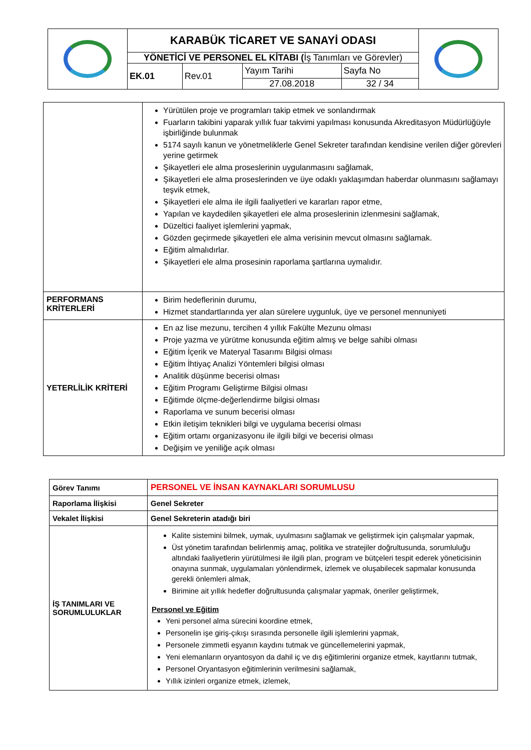| | KARABÜK TİCARET VE SANAYİ ODASI | | | | |
| | YÖNETİCİ VE PERSONEL EL KİTABI ( İş Tanımları ve Görevler) | | | | |
| | EK.01 | Rev.01 | Yayım Tarihi | Sayfa No | |
| | | | 27.08.2018 | 32 / 34 | |
| | Yürütülen proje ve programları takip etmek ve sonlandırmak Fuarların takibini yaparak yıllık fuar takvimi yapılması konusunda Akreditasyon Müdürlüğüyle işbirliğinde bulunmak 5174 sayılı kanun ve yönetmeliklerle Genel Sekreter tarafından kendisine verilen diğer görevleri yerine getirmek Şikayetleri ele alma proseslerinin uygulanmasını sağlamak, Şikayetleri ele alma proseslerinden ve üye odaklı yaklaşımdan haberdar olunmasını sağlamayı teşvik etmek, Şikayetleri ele alma ile ilgili faaliyetleri ve kararları rapor etme, Yapılan ve kaydedilen şikayetleri ele alma proseslerinin izlenmesini sağlamak, Düzeltici faaliyet işlemlerini yapmak, Gözden geçirmede şikayetleri ele alma verisinin mevcut olmasını sağlamak. Eğitim almalıdırlar. Şikayetleri ele alma prosesinin raporlama şartlarına uymalıdır. |
| PERFORMANS KRİTERLERİ | Birim hedeflerinin durumu, Hizmet standartlarında yer alan sürelere uygunluk, üye ve personel mennuniyeti |
| YETERLİLİK KRİTERİ | En az lise mezunu, tercihen 4 yıllık Fakülte Mezunu olması Proje yazma ve yürütme konusunda eğitim almış ve belge sahibi olması Eğitim İçerik ve Materyal Tasarımı Bilgisi olması Eğitim İhtiyaç Analizi Yöntemleri bilgisi olması Analitik düşünme becerisi olması Eğitim Programı Geliştirme Bilgisi olması Eğitimde ölçme-değerlendirme bilgisi olması Raporlama ve sunum becerisi olması Etkin iletişim teknikleri bilgi ve uygulama becerisi olması Eğitim ortamı organizasyonu ile ilgili bilgi ve becerisi olması Değişim ve yeniliğe açık olması |
| Görev Tanımı | PERSONEL VE İNSAN KAYNAKLARI SORUMLUSU |
| Raporlama İlişkisi | Genel Sekreter |
| Vekalet İlişkisi | Genel Sekreterin atadığı biri |
| İŞ TANIMLARI VE SORUMLULUKLAR | Kalite sistemini bilmek, uymak, uyulmasını sağlamak ve geliştirmek için çalışmalar yapmak, Üst yönetim tarafından belirlenmiş amaç, politika ve stratejiler doğrultusunda, sorumluluğu altındaki faaliyetlerin yürütülmesi ile ilgili plan, program ve bütçeleri tespit ederek yöneticisinin onayına sunmak, uygulamaları yönlendirmek, izlemek ve oluşabilecek sapmalar konusunda gerekli önlemleri almak, Birimine ait yıllık hedefler doğrultusunda çalışmalar yapmak, öneriler geliştirmek, Personel ve Eğitim Yeni personel alma sürecini koordine etmek, Personelin işe giriş-çıkışı sırasında personelle ilgili işlemlerini yapmak, Personele zimmetli eşyanın kaydını tutmak ve güncellemelerini yapmak, Yeni elemanların oryantosyon da dahil iç ve dış eğitimlerini organize etmek, kayıtlarını tutmak, Personel Oryantasyon eğitimlerinin verilmesini sağlamak, Yıllık izinleri organize etmek, izlemek, |